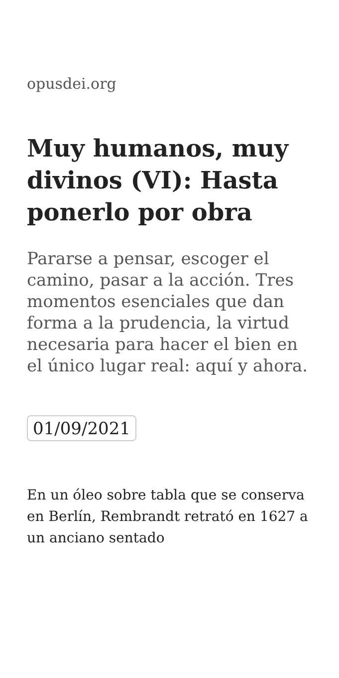opusdei.org
Muy humanos, muy divinos (VI): Hasta ponerlo por obra
Pararse a pensar, escoger el camino, pasar a la acción. Tres momentos esenciales que dan forma a la prudencia, la virtud necesaria para hacer el bien en el único lugar real: aquí y ahora.
01/09/2021
En un óleo sobre tabla que se conserva en Berlín, Rembrandt retrató en 1627 a un anciano sentado